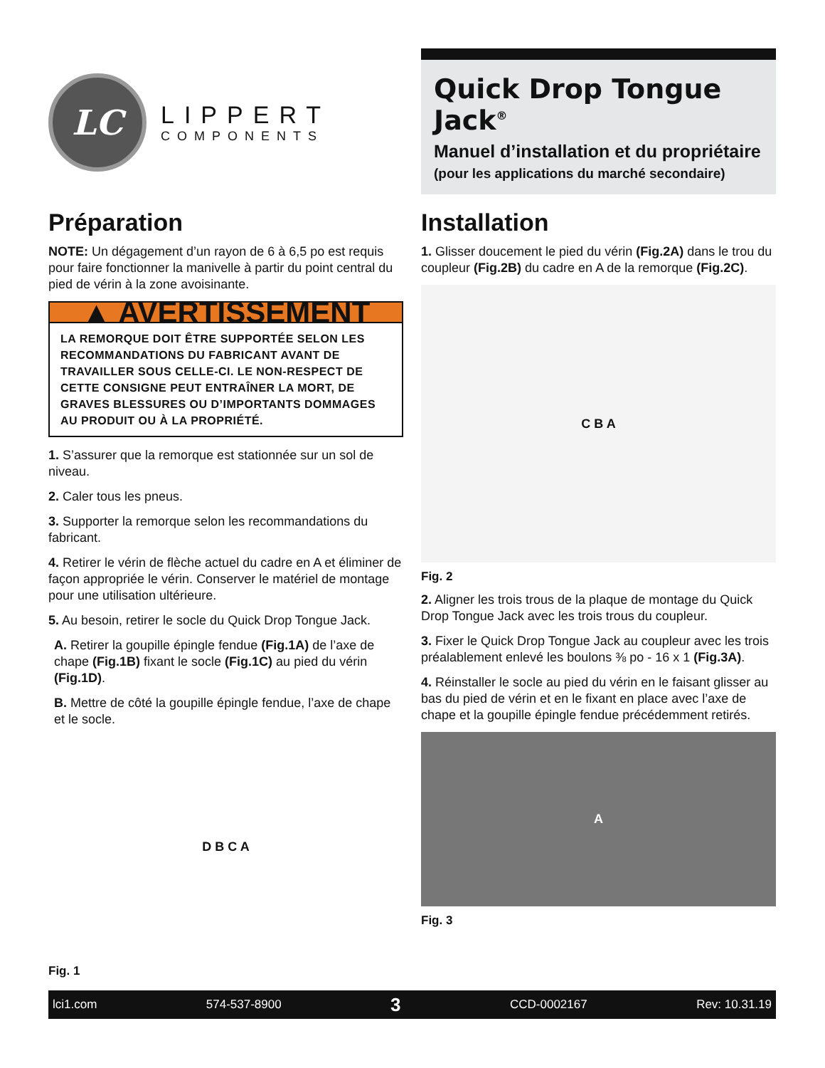LC
LIPPERT
COMPONENTS
Quick Drop Tongue Jack<sup>®</sup>
Manuel d’installation et du propriétaire
(pour les applications du marché secondaire)
Préparation
NOTE: Un dégagement d’un rayon de 6 à 6,5 po est requis pour faire fonctionner la manivelle à partir du point central du pied de vérin à la zone avoisinante.
▲ AVERTISSEMENT
LA REMORQUE DOIT ÊTRE SUPPORTÉE SELON LES RECOMMANDATIONS DU FABRICANT AVANT DE TRAVAILLER SOUS CELLE-CI. LE NON-RESPECT DE CETTE CONSIGNE PEUT ENTRAÎNER LA MORT, DE GRAVES BLESSURES OU D’IMPORTANTS DOMMAGES AU PRODUIT OU À LA PROPRIÉTÉ.
1. S’assurer que la remorque est stationnée sur un sol de niveau.
2. Caler tous les pneus.
3. Supporter la remorque selon les recommandations du fabricant.
4. Retirer le vérin de flèche actuel du cadre en A et éliminer de façon appropriée le vérin. Conserver le matériel de montage pour une utilisation ultérieure.
5. Au besoin, retirer le socle du Quick Drop Tongue Jack.
A. Retirer la goupille épingle fendue (Fig.1A) de l’axe de chape (Fig.1B) fixant le socle (Fig.1C) au pied du vérin (Fig.1D).
B. Mettre de côté la goupille épingle fendue, l’axe de chape et le socle.
D B C A
Fig. 1
Installation
1. Glisser doucement le pied du vérin (Fig.2A) dans le trou du coupleur (Fig.2B) du cadre en A de la remorque (Fig.2C).
C B A
Fig. 2
2. Aligner les trois trous de la plaque de montage du Quick Drop Tongue Jack avec les trois trous du coupleur.
3. Fixer le Quick Drop Tongue Jack au coupleur avec les trois préalablement enlevé les boulons ⅜ po - 16 x 1 (Fig.3A).
4. Réinstaller le socle au pied du vérin en le faisant glisser au bas du pied de vérin et en le fixant en place avec l’axe de chape et la goupille épingle fendue précédemment retirés.
A
Fig. 3
lci1.com 574-537-8900 3 CCD-0002167 Rev: 10.31.19